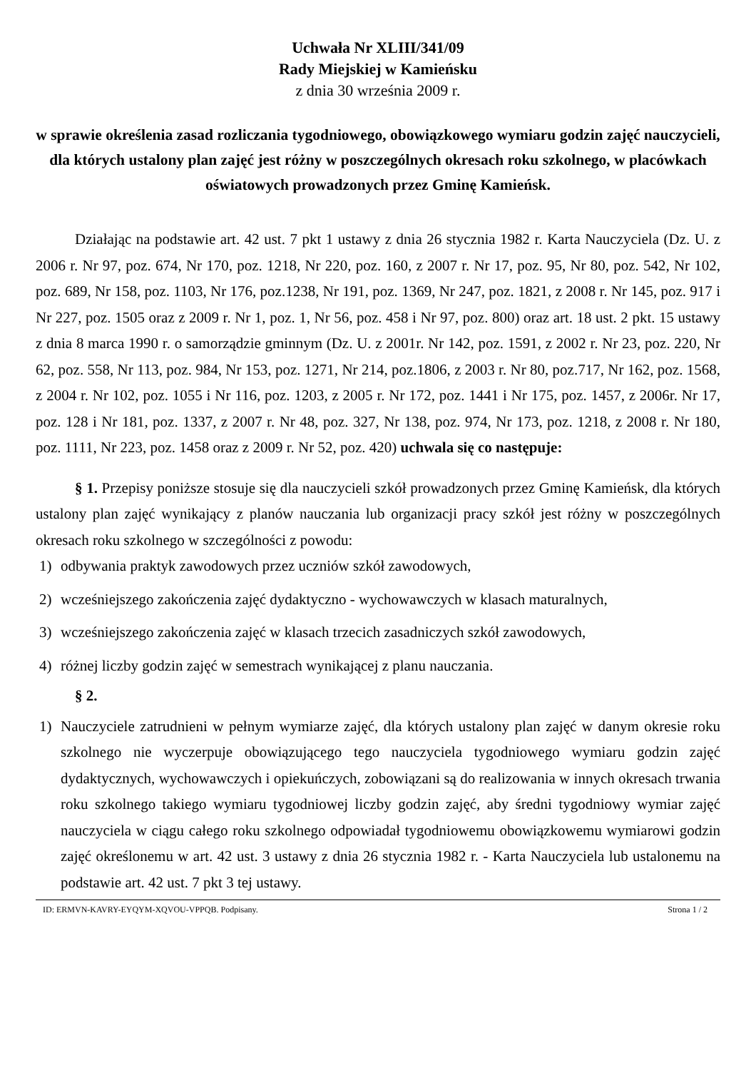Uchwała Nr XLIII/341/09
Rady Miejskiej w Kamieńsku
z dnia 30 września 2009 r.
w sprawie określenia zasad rozliczania tygodniowego, obowiązkowego wymiaru godzin zajęć nauczycieli, dla których ustalony plan zajęć jest różny w poszczególnych okresach roku szkolnego, w placówkach oświatowych prowadzonych przez Gminę Kamieńsk.
Działając na podstawie art. 42 ust. 7 pkt 1 ustawy z dnia 26 stycznia 1982 r. Karta Nauczyciela (Dz. U. z 2006 r. Nr 97, poz. 674, Nr 170, poz. 1218, Nr 220, poz. 160, z 2007 r. Nr 17, poz. 95, Nr 80, poz. 542, Nr 102, poz. 689, Nr 158, poz. 1103, Nr 176, poz.1238, Nr 191, poz. 1369, Nr 247, poz. 1821, z 2008 r. Nr 145, poz. 917 i Nr 227, poz. 1505 oraz z 2009 r. Nr 1, poz. 1, Nr 56, poz. 458 i Nr 97, poz. 800) oraz art. 18 ust. 2 pkt. 15 ustawy z dnia 8 marca 1990 r. o samorządzie gminnym (Dz. U. z 2001r. Nr 142, poz. 1591, z 2002 r. Nr 23, poz. 220, Nr 62, poz. 558, Nr 113, poz. 984, Nr 153, poz. 1271, Nr 214, poz.1806, z 2003 r. Nr 80, poz.717, Nr 162, poz. 1568, z 2004 r. Nr 102, poz. 1055 i Nr 116, poz. 1203, z 2005 r. Nr 172, poz. 1441 i Nr 175, poz. 1457, z 2006r. Nr 17, poz. 128 i Nr 181, poz. 1337, z 2007 r. Nr 48, poz. 327, Nr 138, poz. 974, Nr 173, poz. 1218, z 2008 r. Nr 180, poz. 1111, Nr 223, poz. 1458 oraz z 2009 r. Nr 52, poz. 420) uchwala się co następuje:
§ 1. Przepisy poniższe stosuje się dla nauczycieli szkół prowadzonych przez Gminę Kamieńsk, dla których ustalony plan zajęć wynikający z planów nauczania lub organizacji pracy szkół jest różny w poszczególnych okresach roku szkolnego w szczególności z powodu:
1) odbywania praktyk zawodowych przez uczniów szkół zawodowych,
2) wcześniejszego zakończenia zajęć dydaktyczno - wychowawczych w klasach maturalnych,
3) wcześniejszego zakończenia zajęć w klasach trzecich zasadniczych szkół zawodowych,
4) różnej liczby godzin zajęć w semestrach wynikającej z planu nauczania.
§ 2.
1) Nauczyciele zatrudnieni w pełnym wymiarze zajęć, dla których ustalony plan zajęć w danym okresie roku szkolnego nie wyczerpuje obowiązującego tego nauczyciela tygodniowego wymiaru godzin zajęć dydaktycznych, wychowawczych i opiekuńczych, zobowiązani są do realizowania w innych okresach trwania roku szkolnego takiego wymiaru tygodniowej liczby godzin zajęć, aby średni tygodniowy wymiar zajęć nauczyciela w ciągu całego roku szkolnego odpowiadał tygodniowemu obowiązkowemu wymiarowi godzin zajęć określonemu w art. 42 ust. 3 ustawy z dnia 26 stycznia 1982 r. - Karta Nauczyciela lub ustalonemu na podstawie art. 42 ust. 7 pkt 3 tej ustawy.
ID: ERMVN-KAVRY-EYQYM-XQVOU-VPPQB. Podpisany. Strona 1 / 2